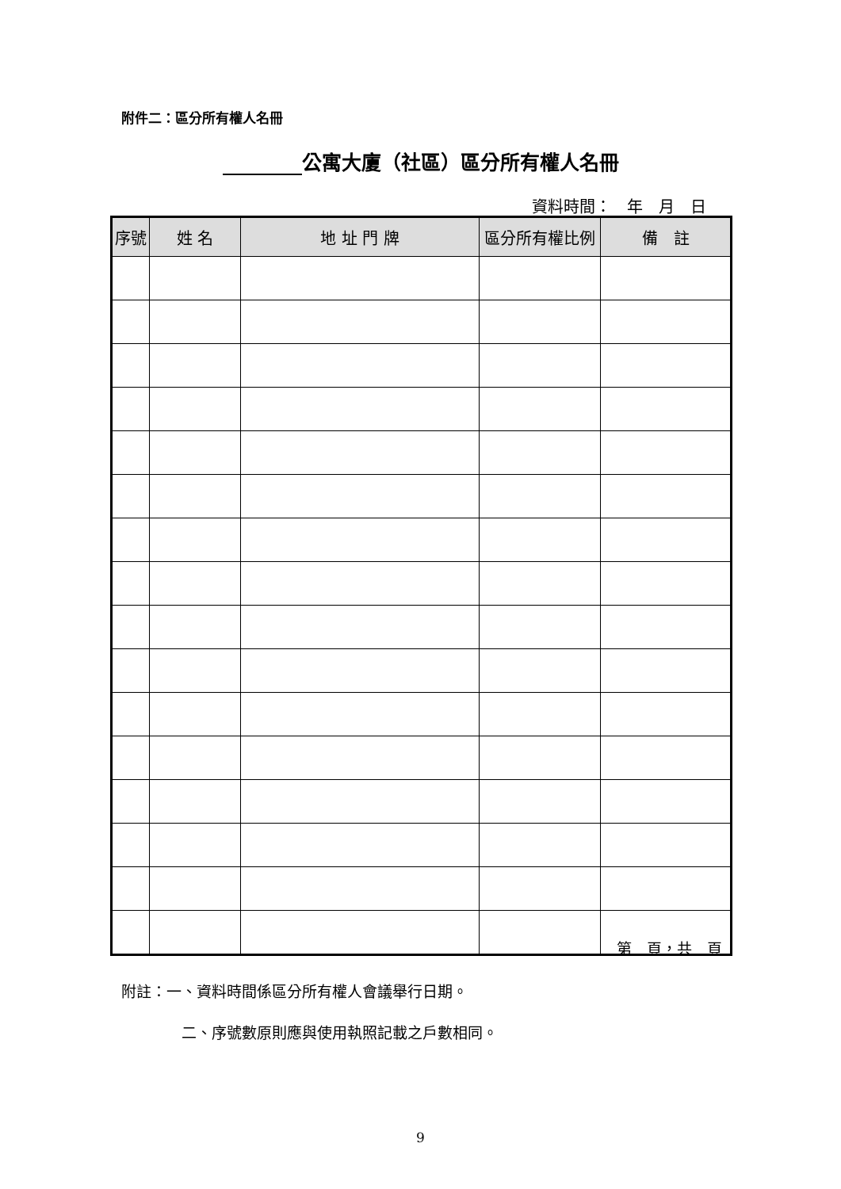附件二：區分所有權人名冊
公寓大廈（社區）區分所有權人名冊
資料時間：　年　月　日
| 序號 | 姓 名 | 地 址 門 牌 | 區分所有權比例 | 備 註 |
| --- | --- | --- | --- | --- |
第　頁，共　頁
附註：一、資料時間係區分所有權人會議舉行日期。
二、序號數原則應與使用執照記載之戶數相同。
9